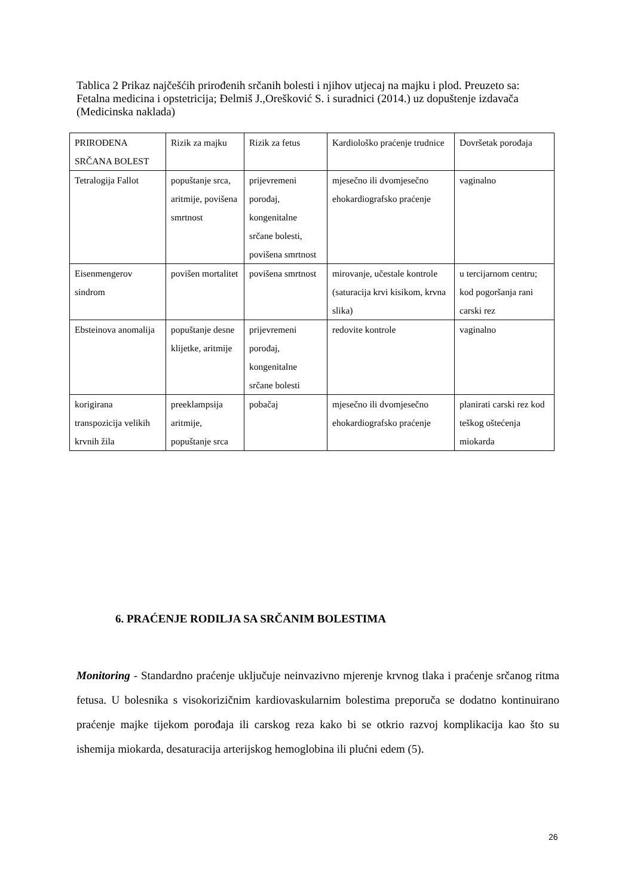Tablica 2 Prikaz najčešćih prirođenih srčanih bolesti i njihov utjecaj na majku i plod. Preuzeto sa: Fetalna medicina i opstetricija; Đelmiš J.,Orešković S. i suradnici (2014.) uz dopuštenje izdavača (Medicinska naklada)
| PRIROĐENA SRČANA BOLEST | Rizik za majku | Rizik za fetus | Kardiološko praćenje trudnice | Dovršetak porođaja |
| Tetralogija Fallot | popuštanje srca, aritmije, povišena smrtnost | prijevremeni porođaj, kongenitalne srčane bolesti, povišena smrtnost | mjesečno ili dvomjesečno ehokardiografsko praćenje | vaginalno |
| Eisenmengerov sindrom | povišen mortalitet | povišena smrtnost | mirovanje, učestale kontrole (saturacija krvi kisikom, krvna slika) | u tercijarnom centru; kod pogoršanja rani carski rez |
| Ebsteinova anomalija | popuštanje desne klijetke, aritmije | prijevremeni porođaj, kongenitalne srčane bolesti | redovite kontrole | vaginalno |
| korigirana transpozicija velikih krvnih žila | preeklampsija aritmije, popuštanje srca | pobačaj | mjesečno ili dvomjesečno ehokardiografsko praćenje | planirati carski rez kod teškog oštećenja miokarda |
6. PRAĆENJE RODILJA SA SRČANIM BOLESTIMA
Monitoring - Standardno praćenje uključuje neinvazivno mjerenje krvnog tlaka i praćenje srčanog ritma fetusa. U bolesnika s visokorizičnim kardiovaskularnim bolestima preporuča se dodatno kontinuirano praćenje majke tijekom porođaja ili carskog reza kako bi se otkrio razvoj komplikacija kao što su ishemija miokarda, desaturacija arterijskog hemoglobina ili plućni edem (5).
26